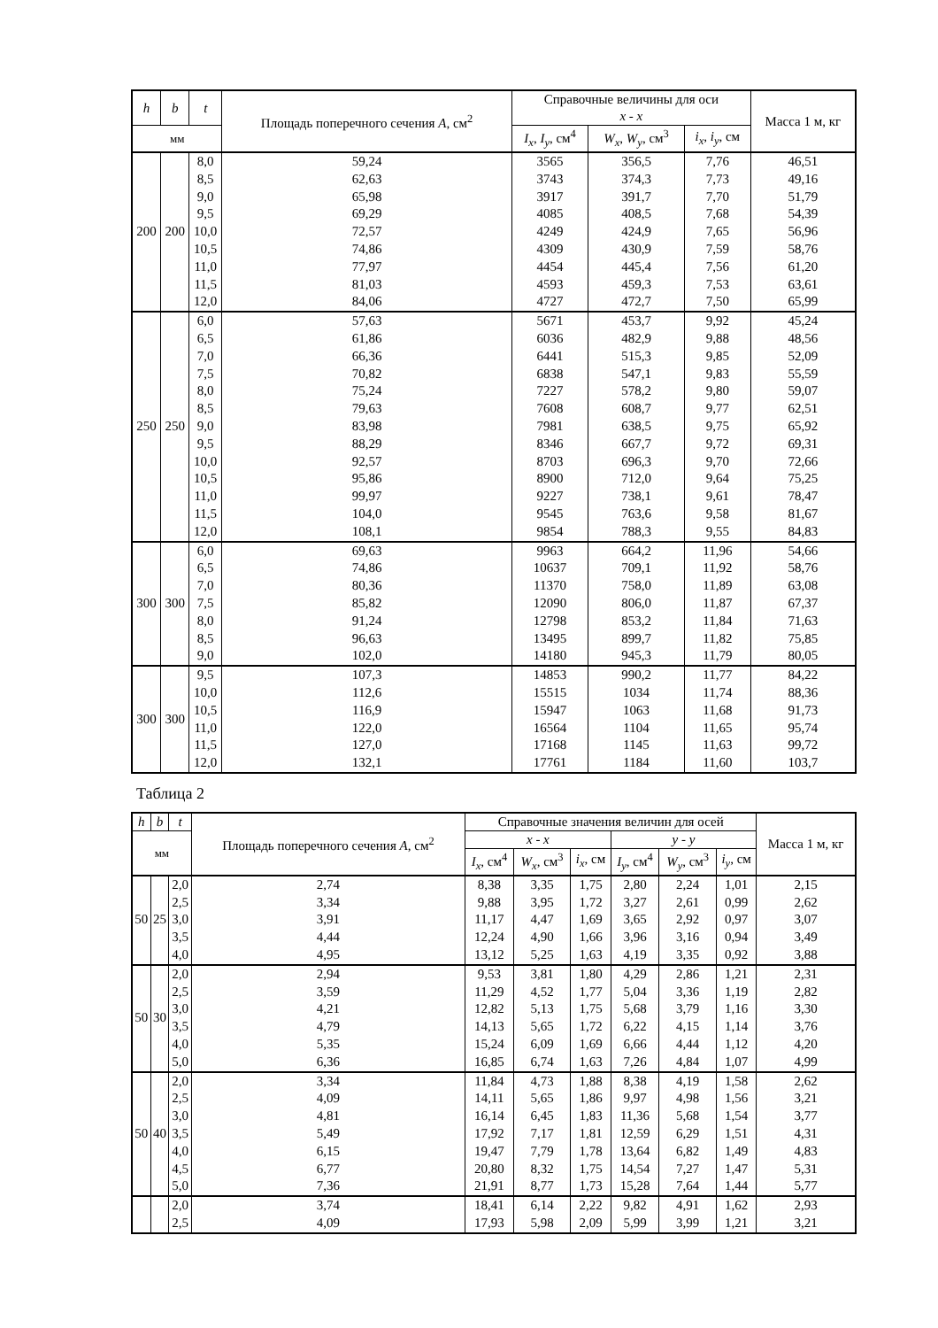| h | b | t | Площадь поперечного сечения A , см<sup>2</sup> | Справочные величины для оси x - x | | | Масса 1 м, кг |
| --- | --- | --- | --- | --- | --- | --- | --- |
| мм | | | | | | | |
| | | | | I<sub>x</sub> , I<sub>y</sub> , см<sup>4</sup> | W<sub>x</sub> , W<sub>y</sub> , см<sup>3</sup> | i<sub>x</sub> , i<sub>y</sub> , см | |
| 200 | 200 | 8,0 | 59,24 | 3565 | 356,5 | 7,76 | 46,51 |
| | | 8,5 | 62,63 | 3743 | 374,3 | 7,73 | 49,16 |
| | | 9,0 | 65,98 | 3917 | 391,7 | 7,70 | 51,79 |
| | | 9,5 | 69,29 | 4085 | 408,5 | 7,68 | 54,39 |
| | | 10,0 | 72,57 | 4249 | 424,9 | 7,65 | 56,96 |
| | | 10,5 | 74,86 | 4309 | 430,9 | 7,59 | 58,76 |
| | | 11,0 | 77,97 | 4454 | 445,4 | 7,56 | 61,20 |
| | | 11,5 | 81,03 | 4593 | 459,3 | 7,53 | 63,61 |
| | | 12,0 | 84,06 | 4727 | 472,7 | 7,50 | 65,99 |
| 250 | 250 | 6,0 | 57,63 | 5671 | 453,7 | 9,92 | 45,24 |
| | | 6,5 | 61,86 | 6036 | 482,9 | 9,88 | 48,56 |
| | | 7,0 | 66,36 | 6441 | 515,3 | 9,85 | 52,09 |
| | | 7,5 | 70,82 | 6838 | 547,1 | 9,83 | 55,59 |
| | | 8,0 | 75,24 | 7227 | 578,2 | 9,80 | 59,07 |
| | | 8,5 | 79,63 | 7608 | 608,7 | 9,77 | 62,51 |
| | | 9,0 | 83,98 | 7981 | 638,5 | 9,75 | 65,92 |
| | | 9,5 | 88,29 | 8346 | 667,7 | 9,72 | 69,31 |
| | | 10,0 | 92,57 | 8703 | 696,3 | 9,70 | 72,66 |
| | | 10,5 | 95,86 | 8900 | 712,0 | 9,64 | 75,25 |
| | | 11,0 | 99,97 | 9227 | 738,1 | 9,61 | 78,47 |
| | | 11,5 | 104,0 | 9545 | 763,6 | 9,58 | 81,67 |
| | | 12,0 | 108,1 | 9854 | 788,3 | 9,55 | 84,83 |
| 300 | 300 | 6,0 | 69,63 | 9963 | 664,2 | 11,96 | 54,66 |
| | | 6,5 | 74,86 | 10637 | 709,1 | 11,92 | 58,76 |
| | | 7,0 | 80,36 | 11370 | 758,0 | 11,89 | 63,08 |
| | | 7,5 | 85,82 | 12090 | 806,0 | 11,87 | 67,37 |
| | | 8,0 | 91,24 | 12798 | 853,2 | 11,84 | 71,63 |
| | | 8,5 | 96,63 | 13495 | 899,7 | 11,82 | 75,85 |
| | | 9,0 | 102,0 | 14180 | 945,3 | 11,79 | 80,05 |
| 300 | 300 | 9,5 | 107,3 | 14853 | 990,2 | 11,77 | 84,22 |
| | | 10,0 | 112,6 | 15515 | 1034 | 11,74 | 88,36 |
| | | 10,5 | 116,9 | 15947 | 1063 | 11,68 | 91,73 |
| | | 11,0 | 122,0 | 16564 | 1104 | 11,65 | 95,74 |
| | | 11,5 | 127,0 | 17168 | 1145 | 11,63 | 99,72 |
| | | 12,0 | 132,1 | 17761 | 1184 | 11,60 | 103,7 |
Таблица 2
| h | b | t | Площадь поперечного сечения A , см<sup>2</sup> | Справочные значения величин для осей | | | | | | Масса 1 м, кг |
| --- | --- | --- | --- | --- | --- | --- | --- | --- | --- | --- |
| мм | | | | x - x | | | y - y | | | |
| | | | | I<sub>x</sub> , см<sup>4</sup> | W<sub>x</sub> , см<sup>3</sup> | i<sub>x</sub> , см | I<sub>y</sub> , см<sup>4</sup> | W<sub>y</sub> , см<sup>3</sup> | i<sub>y</sub> , см | |
| 50 | 25 | 2,0 | 2,74 | 8,38 | 3,35 | 1,75 | 2,80 | 2,24 | 1,01 | 2,15 |
| | | 2,5 | 3,34 | 9,88 | 3,95 | 1,72 | 3,27 | 2,61 | 0,99 | 2,62 |
| | | 3,0 | 3,91 | 11,17 | 4,47 | 1,69 | 3,65 | 2,92 | 0,97 | 3,07 |
| | | 3,5 | 4,44 | 12,24 | 4,90 | 1,66 | 3,96 | 3,16 | 0,94 | 3,49 |
| | | 4,0 | 4,95 | 13,12 | 5,25 | 1,63 | 4,19 | 3,35 | 0,92 | 3,88 |
| 50 | 30 | 2,0 | 2,94 | 9,53 | 3,81 | 1,80 | 4,29 | 2,86 | 1,21 | 2,31 |
| | | 2,5 | 3,59 | 11,29 | 4,52 | 1,77 | 5,04 | 3,36 | 1,19 | 2,82 |
| | | 3,0 | 4,21 | 12,82 | 5,13 | 1,75 | 5,68 | 3,79 | 1,16 | 3,30 |
| | | 3,5 | 4,79 | 14,13 | 5,65 | 1,72 | 6,22 | 4,15 | 1,14 | 3,76 |
| | | 4,0 | 5,35 | 15,24 | 6,09 | 1,69 | 6,66 | 4,44 | 1,12 | 4,20 |
| | | 5,0 | 6,36 | 16,85 | 6,74 | 1,63 | 7,26 | 4,84 | 1,07 | 4,99 |
| 50 | 40 | 2,0 | 3,34 | 11,84 | 4,73 | 1,88 | 8,38 | 4,19 | 1,58 | 2,62 |
| | | 2,5 | 4,09 | 14,11 | 5,65 | 1,86 | 9,97 | 4,98 | 1,56 | 3,21 |
| | | 3,0 | 4,81 | 16,14 | 6,45 | 1,83 | 11,36 | 5,68 | 1,54 | 3,77 |
| | | 3,5 | 5,49 | 17,92 | 7,17 | 1,81 | 12,59 | 6,29 | 1,51 | 4,31 |
| | | 4,0 | 6,15 | 19,47 | 7,79 | 1,78 | 13,64 | 6,82 | 1,49 | 4,83 |
| | | 4,5 | 6,77 | 20,80 | 8,32 | 1,75 | 14,54 | 7,27 | 1,47 | 5,31 |
| | | 5,0 | 7,36 | 21,91 | 8,77 | 1,73 | 15,28 | 7,64 | 1,44 | 5,77 |
| | | 2,0 | 3,74 | 18,41 | 6,14 | 2,22 | 9,82 | 4,91 | 1,62 | 2,93 |
| | | 2,5 | 4,09 | 17,93 | 5,98 | 2,09 | 5,99 | 3,99 | 1,21 | 3,21 |